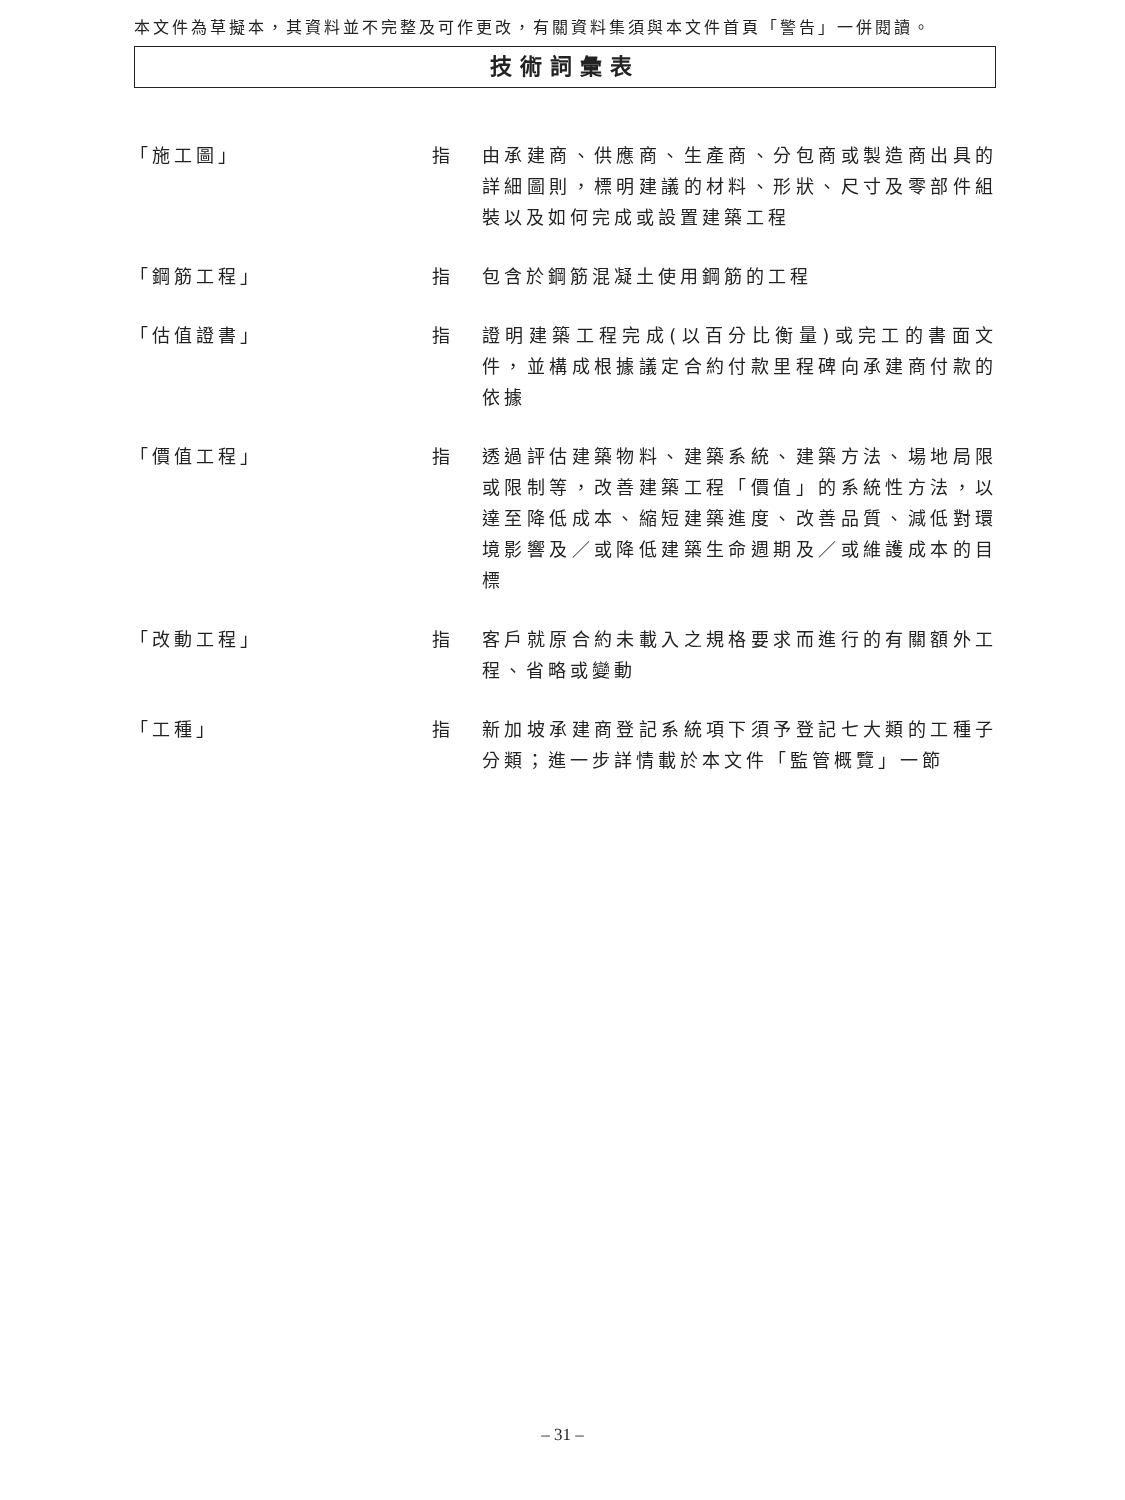本文件為草擬本，其資料並不完整及可作更改，有關資料集須與本文件首頁「警告」一併閱讀。
技術詞彙表
「施工圖」 指 由承建商、供應商、生產商、分包商或製造商出具的詳細圖則，標明建議的材料、形狀、尺寸及零部件組裝以及如何完成或設置建築工程
「鋼筋工程」 指 包含於鋼筋混凝土使用鋼筋的工程
「估值證書」 指 證明建築工程完成(以百分比衡量)或完工的書面文件，並構成根據議定合約付款里程碑向承建商付款的依據
「價值工程」 指 透過評估建築物料、建築系統、建築方法、場地局限或限制等，改善建築工程「價值」的系統性方法，以達至降低成本、縮短建築進度、改善品質、減低對環境影響及／或降低建築生命週期及／或維護成本的目標
「改動工程」 指 客戶就原合約未載入之規格要求而進行的有關額外工程、省略或變動
「工種」 指 新加坡承建商登記系統項下須予登記七大類的工種子分類；進一步詳情載於本文件「監管概覽」一節
– 31 –